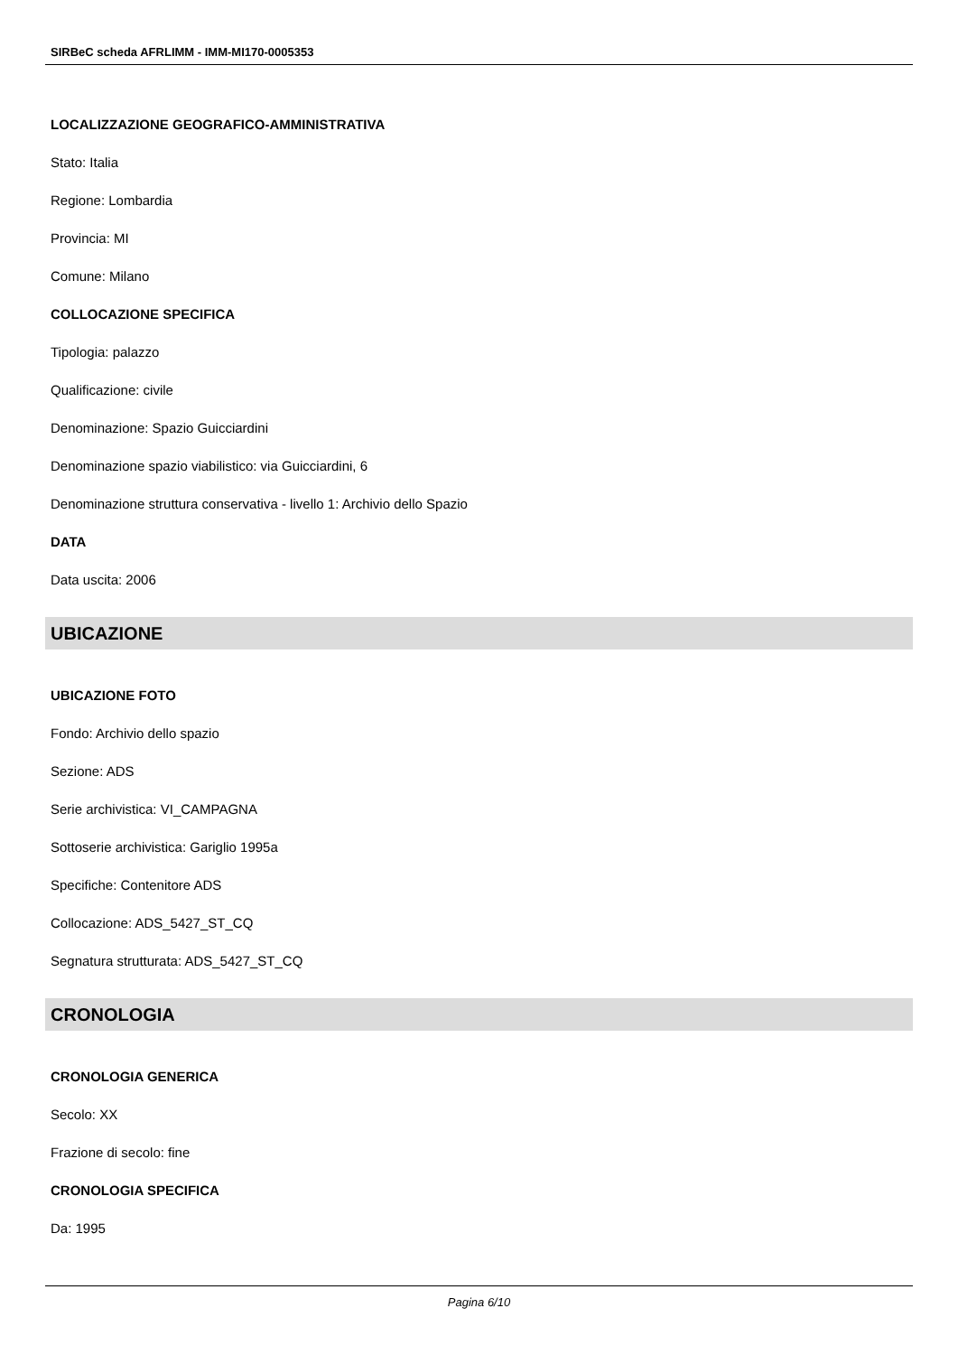SIRBeC scheda AFRLIMM - IMM-MI170-0005353
LOCALIZZAZIONE GEOGRAFICO-AMMINISTRATIVA
Stato: Italia
Regione: Lombardia
Provincia: MI
Comune: Milano
COLLOCAZIONE SPECIFICA
Tipologia: palazzo
Qualificazione: civile
Denominazione: Spazio Guicciardini
Denominazione spazio viabilistico: via Guicciardini, 6
Denominazione struttura conservativa - livello 1: Archivio dello Spazio
DATA
Data uscita: 2006
UBICAZIONE
UBICAZIONE FOTO
Fondo: Archivio dello spazio
Sezione: ADS
Serie archivistica: VI_CAMPAGNA
Sottoserie archivistica: Gariglio 1995a
Specifiche: Contenitore ADS
Collocazione: ADS_5427_ST_CQ
Segnatura strutturata: ADS_5427_ST_CQ
CRONOLOGIA
CRONOLOGIA GENERICA
Secolo: XX
Frazione di secolo: fine
CRONOLOGIA SPECIFICA
Da: 1995
Pagina 6/10